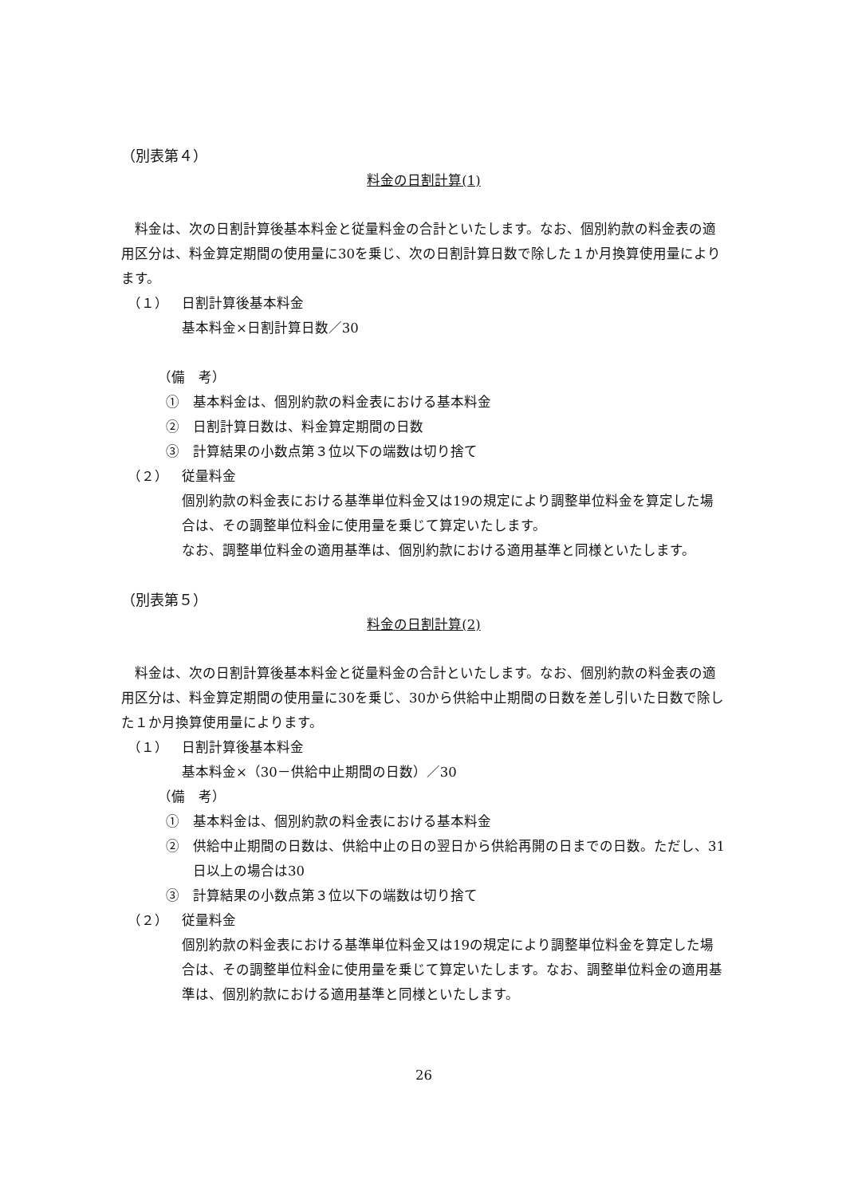（別表第４）
料金の日割計算(1)
　料金は、次の日割計算後基本料金と従量料金の合計といたします。なお、個別約款の料金表の適用区分は、料金算定期間の使用量に30を乗じ、次の日割計算日数で除した１か月換算使用量によります。
（１） 日割計算後基本料金
基本料金×日割計算日数／30
（備　考）
①　基本料金は、個別約款の料金表における基本料金
②　日割計算日数は、料金算定期間の日数
③　計算結果の小数点第３位以下の端数は切り捨て
（２） 従量料金
個別約款の料金表における基準単位料金又は19の規定により調整単位料金を算定した場合は、その調整単位料金に使用量を乗じて算定いたします。
なお、調整単位料金の適用基準は、個別約款における適用基準と同様といたします。
（別表第５）
料金の日割計算(2)
　料金は、次の日割計算後基本料金と従量料金の合計といたします。なお、個別約款の料金表の適用区分は、料金算定期間の使用量に30を乗じ、30から供給中止期間の日数を差し引いた日数で除した１か月換算使用量によります。
（１） 日割計算後基本料金
基本料金×（30－供給中止期間の日数）／30
（備　考）
①　基本料金は、個別約款の料金表における基本料金
②　供給中止期間の日数は、供給中止の日の翌日から供給再開の日までの日数。ただし、31日以上の場合は30
③　計算結果の小数点第３位以下の端数は切り捨て
（２） 従量料金
個別約款の料金表における基準単位料金又は19の規定により調整単位料金を算定した場合は、その調整単位料金に使用量を乗じて算定いたします。なお、調整単位料金の適用基準は、個別約款における適用基準と同様といたします。
26